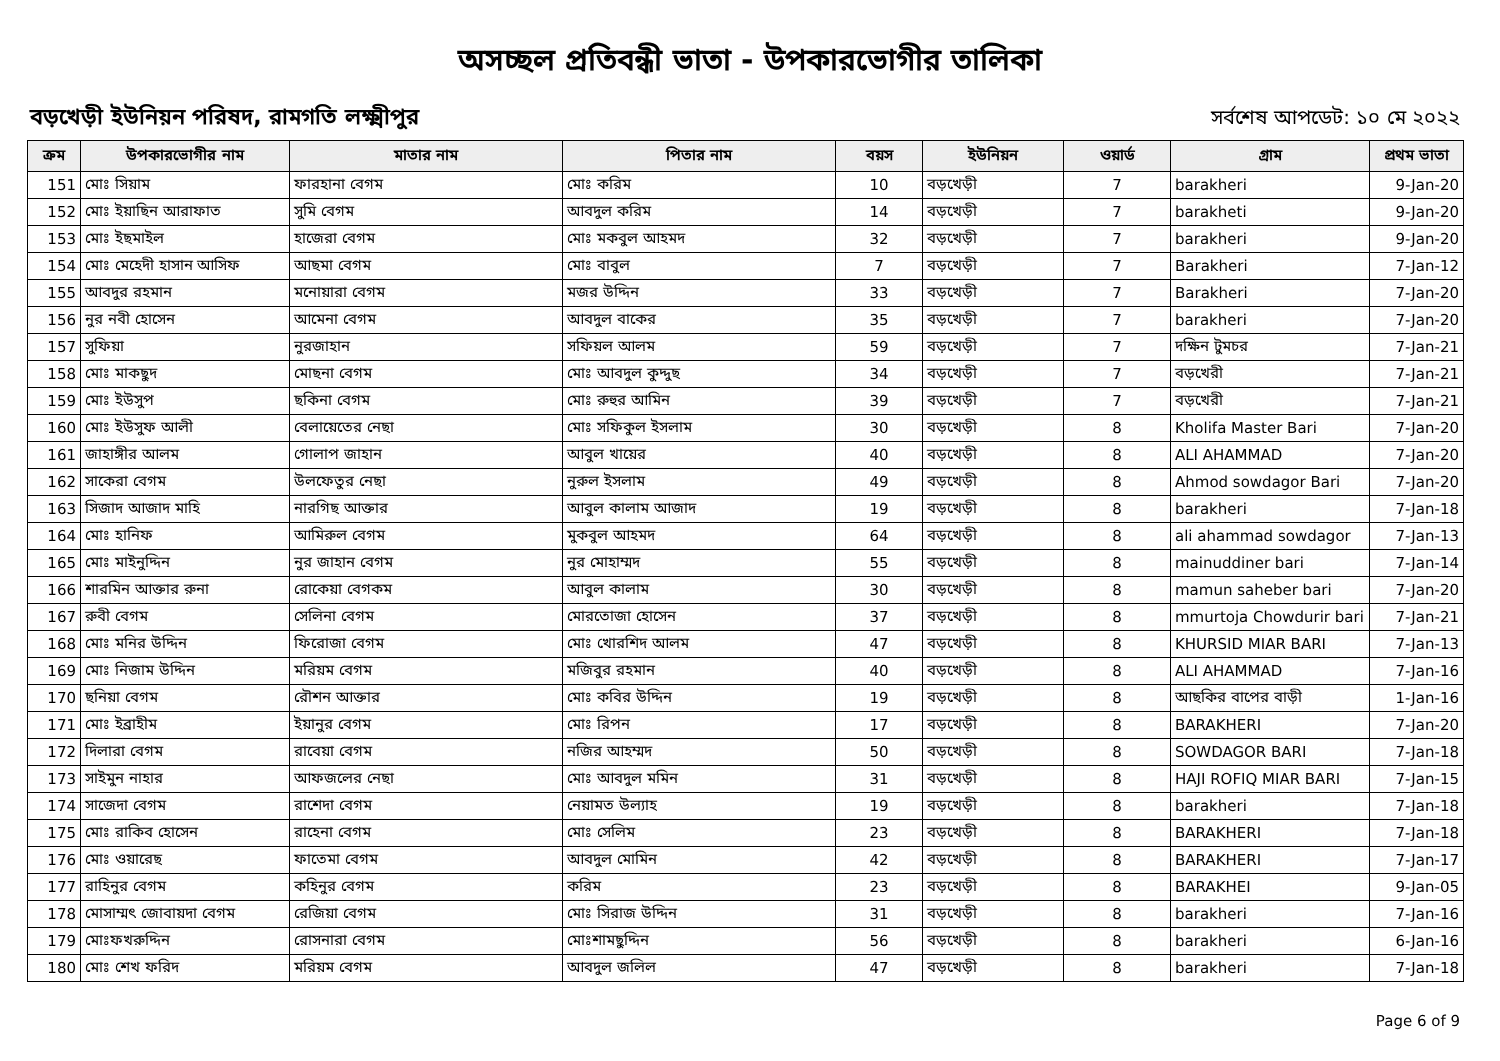অসচ্ছল প্রতিবন্ধী ভাতা - উপকারভোগীর তালিকা
বড়খেড়ী ইউনিয়ন পরিষদ, রামগতি লক্ষ্মীপুর
সর্বশেষ আপডেট: ১০ মে ২০২২
| ক্রম | উপকারভোগীর নাম | মাতার নাম | পিতার নাম | বয়স | ইউনিয়ন | ওয়ার্ড | গ্রাম | প্রথম ভাতা |
| --- | --- | --- | --- | --- | --- | --- | --- | --- |
| 151 | মোঃ সিয়াম | ফারহানা বেগম | মোঃ করিম | 10 | বড়খেড়ী | 7 | barakheri | 9-Jan-20 |
| 152 | মোঃ ইয়াছিন আরাফাত | সুমি বেগম | আবদুল করিম | 14 | বড়খেড়ী | 7 | barakheti | 9-Jan-20 |
| 153 | মোঃ ইছমাইল | হাজেরা বেগম | মোঃ মকবুল আহমদ | 32 | বড়খেড়ী | 7 | barakheri | 9-Jan-20 |
| 154 | মোঃ মেহেদী হাসান আসিফ | আছমা বেগম | মোঃ বাবুল | 7 | বড়খেড়ী | 7 | Barakheri | 7-Jan-12 |
| 155 | আবদুর রহমান | মনোয়ারা বেগম | মজর উদ্দিন | 33 | বড়খেড়ী | 7 | Barakheri | 7-Jan-20 |
| 156 | নুর নবী হোসেন | আমেনা বেগম | আবদুল বাকের | 35 | বড়খেড়ী | 7 | barakheri | 7-Jan-20 |
| 157 | সুফিয়া | নুরজাহান | সফিয়ল আলম | 59 | বড়খেড়ী | 7 | দক্ষিন টুমচর | 7-Jan-21 |
| 158 | মোঃ মাকছুদ | মোছনা বেগম | মোঃ আবদুল কুদ্দুছ | 34 | বড়খেড়ী | 7 | বড়খেরী | 7-Jan-21 |
| 159 | মোঃ ইউসুপ | ছকিনা বেগম | মোঃ রুহুর আমিন | 39 | বড়খেড়ী | 7 | বড়খেরী | 7-Jan-21 |
| 160 | মোঃ ইউসুফ আলী | বেলায়েতের নেছা | মোঃ সফিকুল ইসলাম | 30 | বড়খেড়ী | 8 | Kholifa Master Bari | 7-Jan-20 |
| 161 | জাহাঙ্গীর আলম | গোলাপ জাহান | আবুল খায়ের | 40 | বড়খেড়ী | 8 | ALI AHAMMAD | 7-Jan-20 |
| 162 | সাকেরা বেগম | উলফেতুর নেছা | নুরুল ইসলাম | 49 | বড়খেড়ী | 8 | Ahmod sowdagor Bari | 7-Jan-20 |
| 163 | সিজাদ আজাদ মাহি | নারগিছ আক্তার | আবুল কালাম আজাদ | 19 | বড়খেড়ী | 8 | barakheri | 7-Jan-18 |
| 164 | মোঃ হানিফ | আমিরুল বেগম | মুকবুল আহমদ | 64 | বড়খেড়ী | 8 | ali ahammad sowdagor | 7-Jan-13 |
| 165 | মোঃ মাইনুদ্দিন | নুর জাহান বেগম | নুর মোহাম্মদ | 55 | বড়খেড়ী | 8 | mainuddiner bari | 7-Jan-14 |
| 166 | শারমিন আক্তার রুনা | রোকেয়া বেগকম | আবুল কালাম | 30 | বড়খেড়ী | 8 | mamun saheber bari | 7-Jan-20 |
| 167 | রুবী বেগম | সেলিনা বেগম | মোরতোজা হোসেন | 37 | বড়খেড়ী | 8 | mmurtoja Chowdurir bari | 7-Jan-21 |
| 168 | মোঃ মনির উদ্দিন | ফিরোজা বেগম | মোঃ খোরশিদ আলম | 47 | বড়খেড়ী | 8 | KHURSID MIAR BARI | 7-Jan-13 |
| 169 | মোঃ নিজাম উদ্দিন | মরিয়ম বেগম | মজিবুর রহমান | 40 | বড়খেড়ী | 8 | ALI AHAMMAD | 7-Jan-16 |
| 170 | ছনিয়া বেগম | রৌশন আক্তার | মোঃ কবির উদ্দিন | 19 | বড়খেড়ী | 8 | আছকির বাপের বাড়ী | 1-Jan-16 |
| 171 | মোঃ ইব্রাহীম | ইয়ানুর বেগম | মোঃ রিপন | 17 | বড়খেড়ী | 8 | BARAKHERI | 7-Jan-20 |
| 172 | দিলারা বেগম | রাবেয়া বেগম | নজির আহম্মদ | 50 | বড়খেড়ী | 8 | SOWDAGOR BARI | 7-Jan-18 |
| 173 | সাইমুন নাহার | আফজলের নেছা | মোঃ আবদুল মমিন | 31 | বড়খেড়ী | 8 | HAJI ROFIQ MIAR BARI | 7-Jan-15 |
| 174 | সাজেদা বেগম | রাশেদা বেগম | নেয়ামত উল্যাহ | 19 | বড়খেড়ী | 8 | barakheri | 7-Jan-18 |
| 175 | মোঃ রাকিব হোসেন | রাহেনা বেগম | মোঃ সেলিম | 23 | বড়খেড়ী | 8 | BARAKHERI | 7-Jan-18 |
| 176 | মোঃ ওয়ারেছ | ফাতেমা বেগম | আবদুল মোমিন | 42 | বড়খেড়ী | 8 | BARAKHERI | 7-Jan-17 |
| 177 | রাহিনুর বেগম | কহিনুর বেগম | করিম | 23 | বড়খেড়ী | 8 | BARAKHEI | 9-Jan-05 |
| 178 | মোসাম্মৎ জোবায়দা বেগম | রেজিয়া বেগম | মোঃ সিরাজ উদ্দিন | 31 | বড়খেড়ী | 8 | barakheri | 7-Jan-16 |
| 179 | মোঃফখরুদ্দিন | রোসনারা বেগম | মোঃশামছুদ্দিন | 56 | বড়খেড়ী | 8 | barakheri | 6-Jan-16 |
| 180 | মোঃ শেখ ফরিদ | মরিয়ম বেগম | আবদুল জলিল | 47 | বড়খেড়ী | 8 | barakheri | 7-Jan-18 |
Page 6 of 9